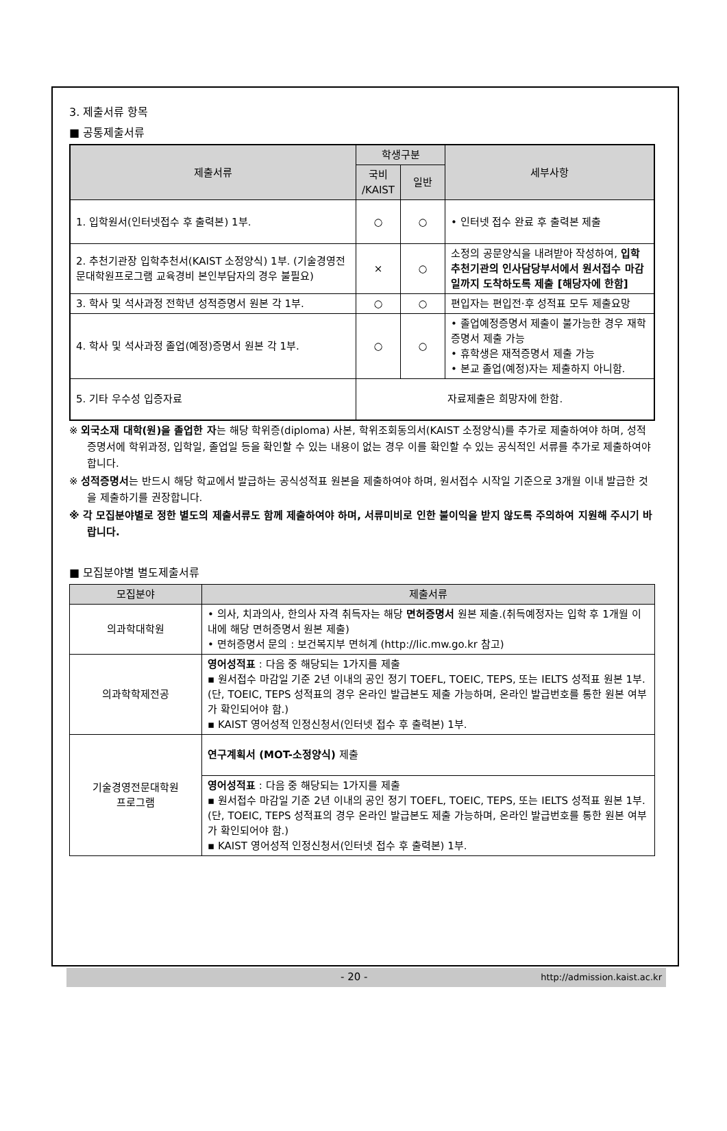3. 제출서류 항목
■ 공통제출서류
| 제출서류 | 학생구분 | | 세부사항 |
| --- | --- | --- | --- |
| | 국비 /KAIST | 일반 | |
| 1. 입학원서(인터넷접수 후 출력본) 1부. | ○ | ○ | • 인터넷 접수 완료 후 출력본 제출 |
| 2. 추천기관장 입학추천서(KAIST 소정양식) 1부. (기술경영전문대학원프로그램 교육경비 본인부담자의 경우 불필요) | × | ○ | 소정의 공문양식을 내려받아 작성하여, 입학추천기관의 인사담당부서에서 원서접수 마감일까지 도착하도록 제출 [해당자에 한함] |
| 3. 학사 및 석사과정 전학년 성적증명서 원본 각 1부. | ○ | ○ | 편입자는 편입전·후 성적표 모두 제출요망 |
| 4. 학사 및 석사과정 졸업(예정)증명서 원본 각 1부. | ○ | ○ | • 졸업예정증명서 제출이 불가능한 경우 재학증명서 제출 가능 • 휴학생은 재적증명서 제출 가능 • 본교 졸업(예정)자는 제출하지 아니함. |
| 5. 기타 우수성 입증자료 | 자료제출은 희망자에 한함. | | |
※ 외국소재 대학(원)을 졸업한 자는 해당 학위증(diploma) 사본, 학위조회동의서(KAIST 소정양식)를 추가로 제출하여야 하며, 성적증명서에 학위과정, 입학일, 졸업일 등을 확인할 수 있는 내용이 없는 경우 이를 확인할 수 있는 공식적인 서류를 추가로 제출하여야 합니다.
※ 성적증명서는 반드시 해당 학교에서 발급하는 공식성적표 원본을 제출하여야 하며, 원서접수 시작일 기준으로 3개월 이내 발급한 것을 제출하기를 권장합니다.
※ 각 모집분야별로 정한 별도의 제출서류도 함께 제출하여야 하며, 서류미비로 인한 불이익을 받지 않도록 주의하여 지원해 주시기 바랍니다.
■ 모집분야별 별도제출서류
| 모집분야 | 제출서류 |
| --- | --- |
| 의과학대학원 | • 의사, 치과의사, 한의사 자격 취득자는 해당 면허증명서 원본 제출.(취득예정자는 입학 후 1개월 이내에 해당 면허증명서 원본 제출) • 면허증명서 문의 : 보건복지부 면허계 (http://lic.mw.go.kr 참고) |
| 의과학학제전공 | 영어성적표 : 다음 중 해당되는 1가지를 제출 ▪ 원서접수 마감일 기준 2년 이내의 공인 정기 TOEFL, TOEIC, TEPS, 또는 IELTS 성적표 원본 1부.(단, TOEIC, TEPS 성적표의 경우 온라인 발급본도 제출 가능하며, 온라인 발급번호를 통한 원본 여부가 확인되어야 함.) ▪ KAIST 영어성적 인정신청서(인터넷 접수 후 출력본) 1부. |
| 기술경영전문대학원 프로그램 | 연구계획서 (MOT-소정양식) 제출 |
| | 영어성적표 : 다음 중 해당되는 1가지를 제출 ▪ 원서접수 마감일 기준 2년 이내의 공인 정기 TOEFL, TOEIC, TEPS, 또는 IELTS 성적표 원본 1부.(단, TOEIC, TEPS 성적표의 경우 온라인 발급본도 제출 가능하며, 온라인 발급번호를 통한 원본 여부가 확인되어야 함.) ▪ KAIST 영어성적 인정신청서(인터넷 접수 후 출력본) 1부. |
- 20 - http://admission.kaist.ac.kr